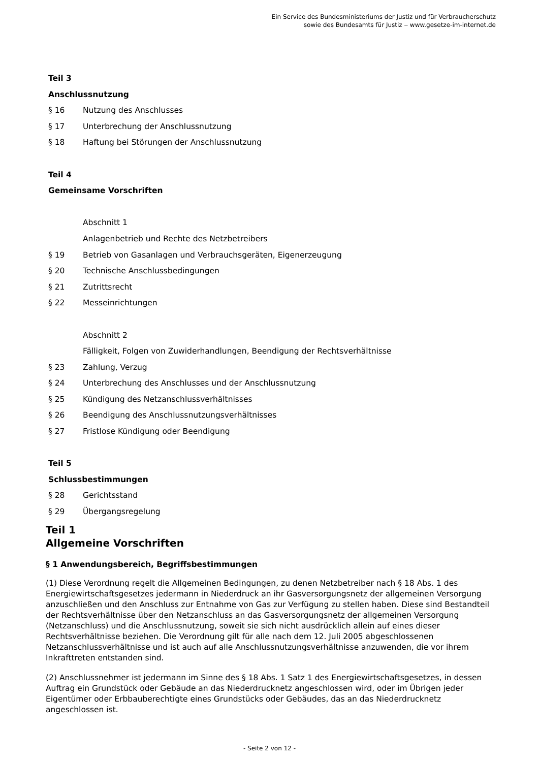Ein Service des Bundesministeriums der Justiz und für Verbraucherschutz
sowie des Bundesamts für Justiz ‒ www.gesetze-im-internet.de
Teil 3
Anschlussnutzung
§ 16 Nutzung des Anschlusses
§ 17 Unterbrechung der Anschlussnutzung
§ 18 Haftung bei Störungen der Anschlussnutzung
Teil 4
Gemeinsame Vorschriften
Abschnitt 1
Anlagenbetrieb und Rechte des Netzbetreibers
§ 19 Betrieb von Gasanlagen und Verbrauchsgeräten, Eigenerzeugung
§ 20 Technische Anschlussbedingungen
§ 21 Zutrittsrecht
§ 22 Messeinrichtungen
Abschnitt 2
Fälligkeit, Folgen von Zuwiderhandlungen, Beendigung der Rechtsverhältnisse
§ 23 Zahlung, Verzug
§ 24 Unterbrechung des Anschlusses und der Anschlussnutzung
§ 25 Kündigung des Netzanschlussverhältnisses
§ 26 Beendigung des Anschlussnutzungsverhältnisses
§ 27 Fristlose Kündigung oder Beendigung
Teil 5
Schlussbestimmungen
§ 28 Gerichtsstand
§ 29 Übergangsregelung
Teil 1
Allgemeine Vorschriften
§ 1 Anwendungsbereich, Begriffsbestimmungen
(1) Diese Verordnung regelt die Allgemeinen Bedingungen, zu denen Netzbetreiber nach § 18 Abs. 1 des Energiewirtschaftsgesetzes jedermann in Niederdruck an ihr Gasversorgungsnetz der allgemeinen Versorgung anzuschließen und den Anschluss zur Entnahme von Gas zur Verfügung zu stellen haben. Diese sind Bestandteil der Rechtsverhältnisse über den Netzanschluss an das Gasversorgungsnetz der allgemeinen Versorgung (Netzanschluss) und die Anschlussnutzung, soweit sie sich nicht ausdrücklich allein auf eines dieser Rechtsverhältnisse beziehen. Die Verordnung gilt für alle nach dem 12. Juli 2005 abgeschlossenen Netzanschlussverhältnisse und ist auch auf alle Anschlussnutzungsverhältnisse anzuwenden, die vor ihrem Inkrafttreten entstanden sind.
(2) Anschlussnehmer ist jedermann im Sinne des § 18 Abs. 1 Satz 1 des Energiewirtschaftsgesetzes, in dessen Auftrag ein Grundstück oder Gebäude an das Niederdrucknetz angeschlossen wird, oder im Übrigen jeder Eigentümer oder Erbbauberechtigte eines Grundstücks oder Gebäudes, das an das Niederdrucknetz angeschlossen ist.
- Seite 2 von 12 -